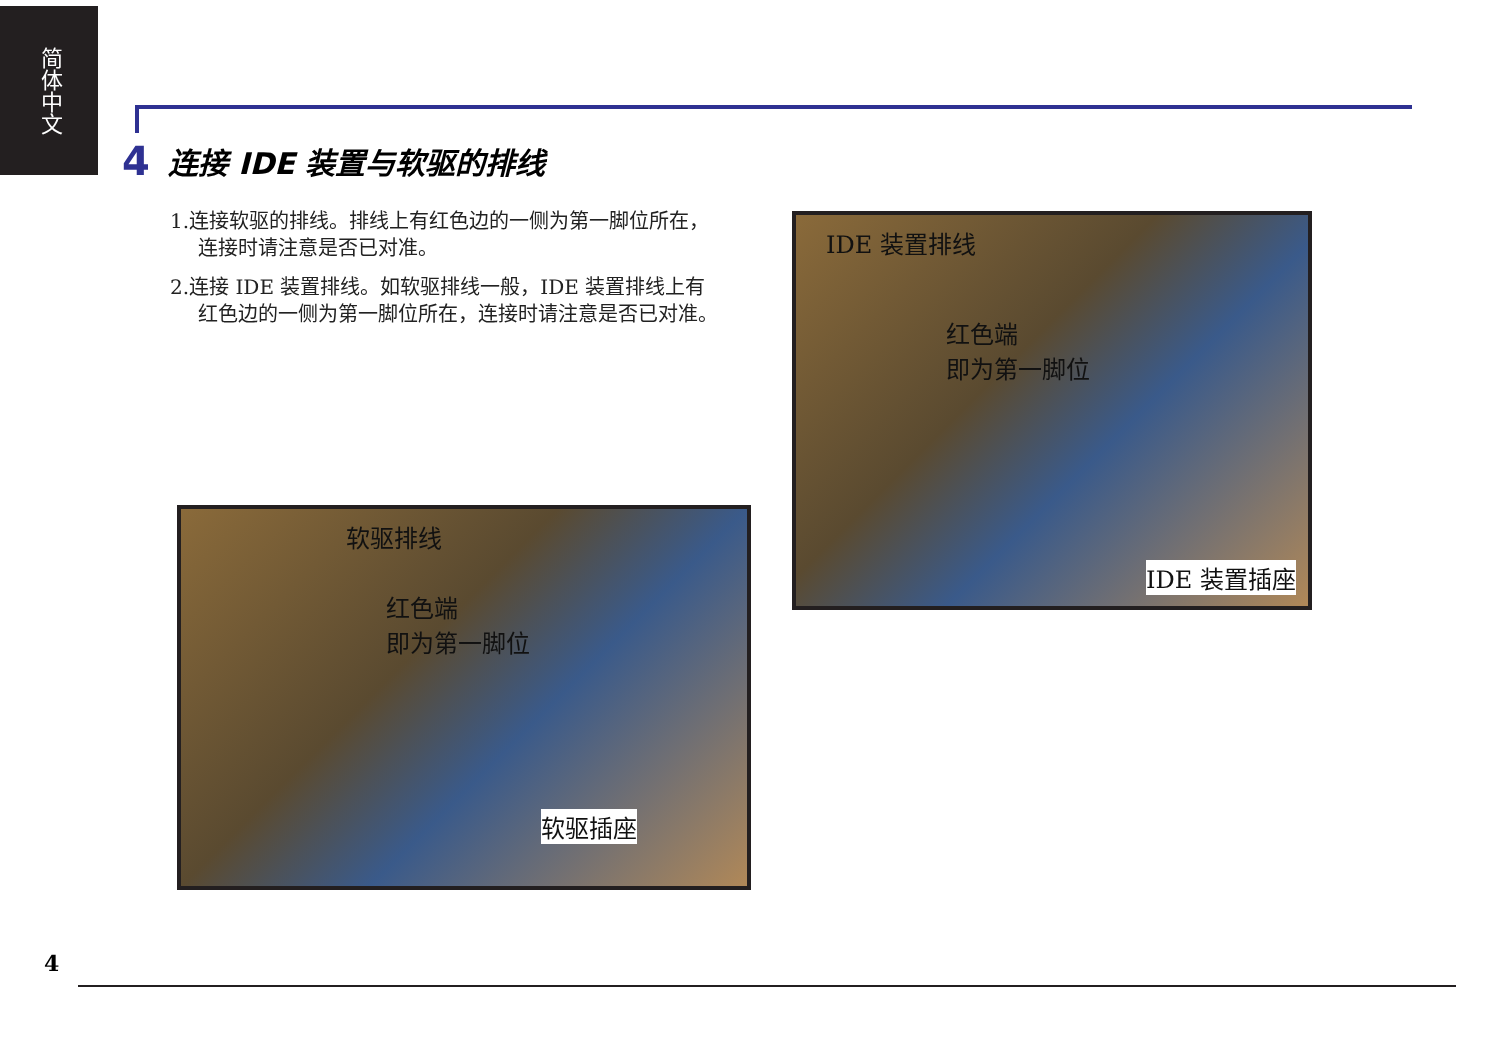简体中文
4 连接 IDE 装置与软驱的排线
1.连接软驱的排线。排线上有红色边的一侧为第一脚位所在，连接时请注意是否已对准。
2.连接 IDE 装置排线。如软驱排线一般，IDE 装置排线上有红色边的一侧为第一脚位所在，连接时请注意是否已对准。
IDE 装置排线
红色端
即为第一脚位
IDE 装置插座
软驱排线
红色端
即为第一脚位
软驱插座
4